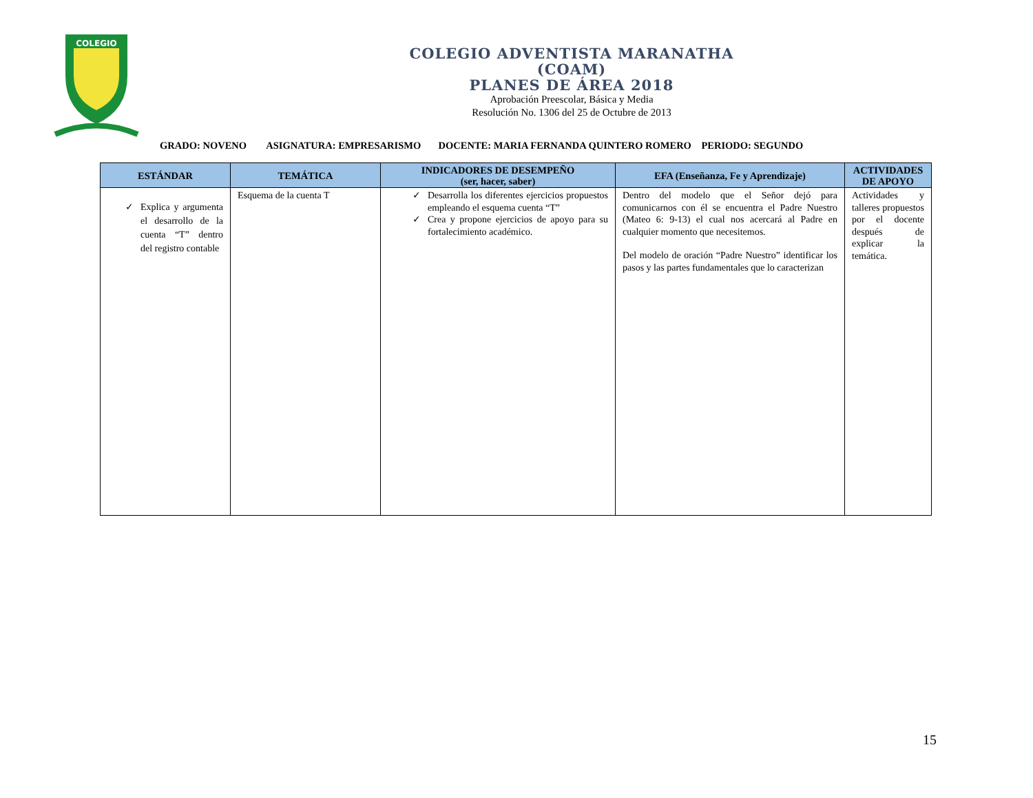COLEGIO
COLEGIO ADVENTISTA MARANATHA
(COAM)
PLANES DE ÁREA 2018
Aprobación Preescolar, Básica y Media
Resolución No. 1306 del 25 de Octubre de 2013
GRADO: NOVENO ASIGNATURA: EMPRESARISMO DOCENTE: MARIA FERNANDA QUINTERO ROMERO PERIODO: SEGUNDO
| ESTÁNDAR | TEMÁTICA | INDICADORES DE DESEMPEÑO (ser, hacer, saber) | EFA (Enseñanza, Fe y Aprendizaje) | ACTIVIDADES DE APOYO |
| --- | --- | --- | --- | --- |
| Explica y argumenta el desarrollo de la cuenta “T” dentro del registro contable | Esquema de la cuenta T | Desarrolla los diferentes ejercicios propuestos empleando el esquema cuenta “T” Crea y propone ejercicios de apoyo para su fortalecimiento académico. | Dentro del modelo que el Señor dejó para comunicarnos con él se encuentra el Padre Nuestro (Mateo 6: 9-13) el cual nos acercará al Padre en cualquier momento que necesitemos. Del modelo de oración “Padre Nuestro” identificar los pasos y las partes fundamentales que lo caracterizan | Actividades y talleres propuestos por el docente después de explicar la temática. |
15